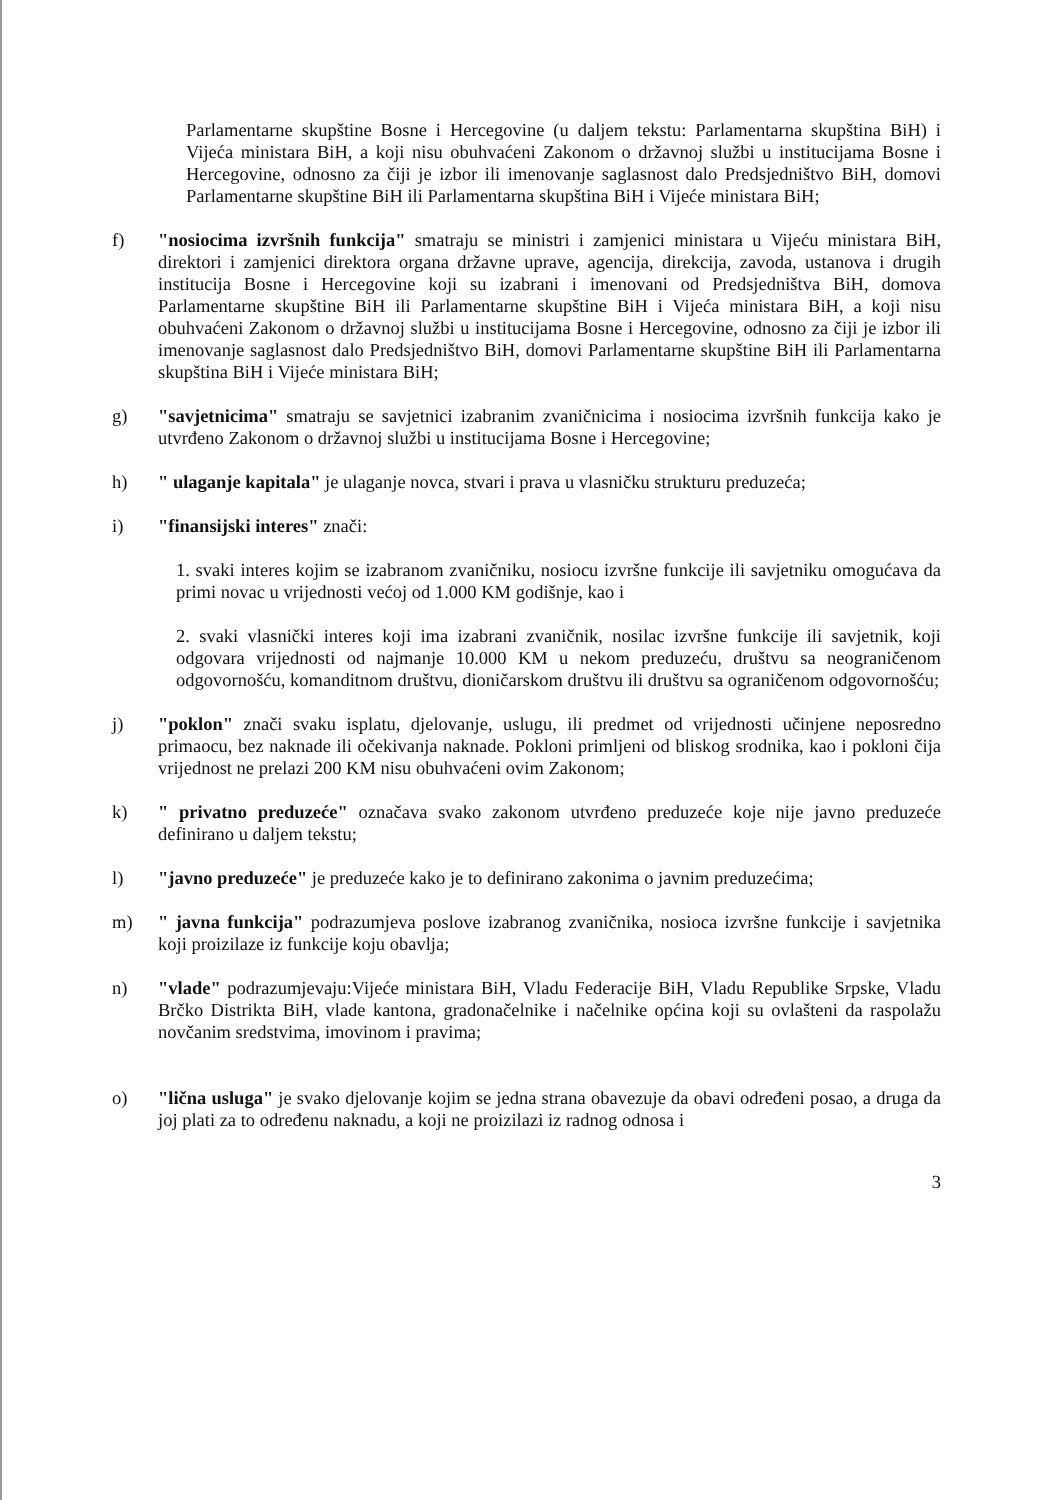Parlamentarne skupštine Bosne i Hercegovine (u daljem tekstu: Parlamentarna skupština BiH) i Vijeća ministara BiH, a koji nisu obuhvaćeni Zakonom o državnoj službi u institucijama Bosne i Hercegovine, odnosno za čiji je izbor ili imenovanje saglasnost dalo Predsjedništvo BiH, domovi Parlamentarne skupštine BiH ili Parlamentarna skupština BiH i Vijeće ministara BiH;
f) "nosiocima izvršnih funkcija" smatraju se ministri i zamjenici ministara u Vijeću ministara BiH, direktori i zamjenici direktora organa državne uprave, agencija, direkcija, zavoda, ustanova i drugih institucija Bosne i Hercegovine koji su izabrani i imenovani od Predsjedništva BiH, domova Parlamentarne skupštine BiH ili Parlamentarne skupštine BiH i Vijeća ministara BiH, a koji nisu obuhvaćeni Zakonom o državnoj službi u institucijama Bosne i Hercegovine, odnosno za čiji je izbor ili imenovanje saglasnost dalo Predsjedništvo BiH, domovi Parlamentarne skupštine BiH ili Parlamentarna skupština BiH i Vijeće ministara BiH;
g) "savjetnicima" smatraju se savjetnici izabranim zvaničnicima i nosiocima izvršnih funkcija kako je utvrđeno Zakonom o državnoj službi u institucijama Bosne i Hercegovine;
h) " ulaganje kapitala" je ulaganje novca, stvari i prava u vlasničku strukturu preduzeća;
i) "finansijski interes" znači:
1. svaki interes kojim se izabranom zvaničniku, nosiocu izvršne funkcije ili savjetniku omogućava da primi novac u vrijednosti većoj od 1.000 KM godišnje, kao i
2. svaki vlasnički interes koji ima izabrani zvaničnik, nosilac izvršne funkcije ili savjetnik, koji odgovara vrijednosti od najmanje 10.000 KM u nekom preduzeću, društvu sa neograničenom odgovornošću, komanditnom društvu, dioničarskom društvu ili društvu sa ograničenom odgovornošću;
j) "poklon" znači svaku isplatu, djelovanje, uslugu, ili predmet od vrijednosti učinjene neposredno primaocu, bez naknade ili očekivanja naknade. Pokloni primljeni od bliskog srodnika, kao i pokloni čija vrijednost ne prelazi 200 KM nisu obuhvaćeni ovim Zakonom;
k) " privatno preduzeće" označava svako zakonom utvrđeno preduzeće koje nije javno preduzeće definirano u daljem tekstu;
l) "javno preduzeće" je preduzeće kako je to definirano zakonima o javnim preduzećima;
m) " javna funkcija" podrazumjeva poslove izabranog zvaničnika, nosioca izvršne funkcije i savjetnika koji proizilaze iz funkcije koju obavlja;
n) "vlade" podrazumjevaju:Vijeće ministara BiH, Vladu Federacije BiH, Vladu Republike Srpske, Vladu Brčko Distrikta BiH, vlade kantona, gradonačelnike i načelnike općina koji su ovlašteni da raspolažu novčanim sredstvima, imovinom i pravima;
o) "lična usluga" je svako djelovanje kojim se jedna strana obavezuje da obavi određeni posao, a druga da joj plati za to određenu naknadu, a koji ne proizilazi iz radnog odnosa i
3